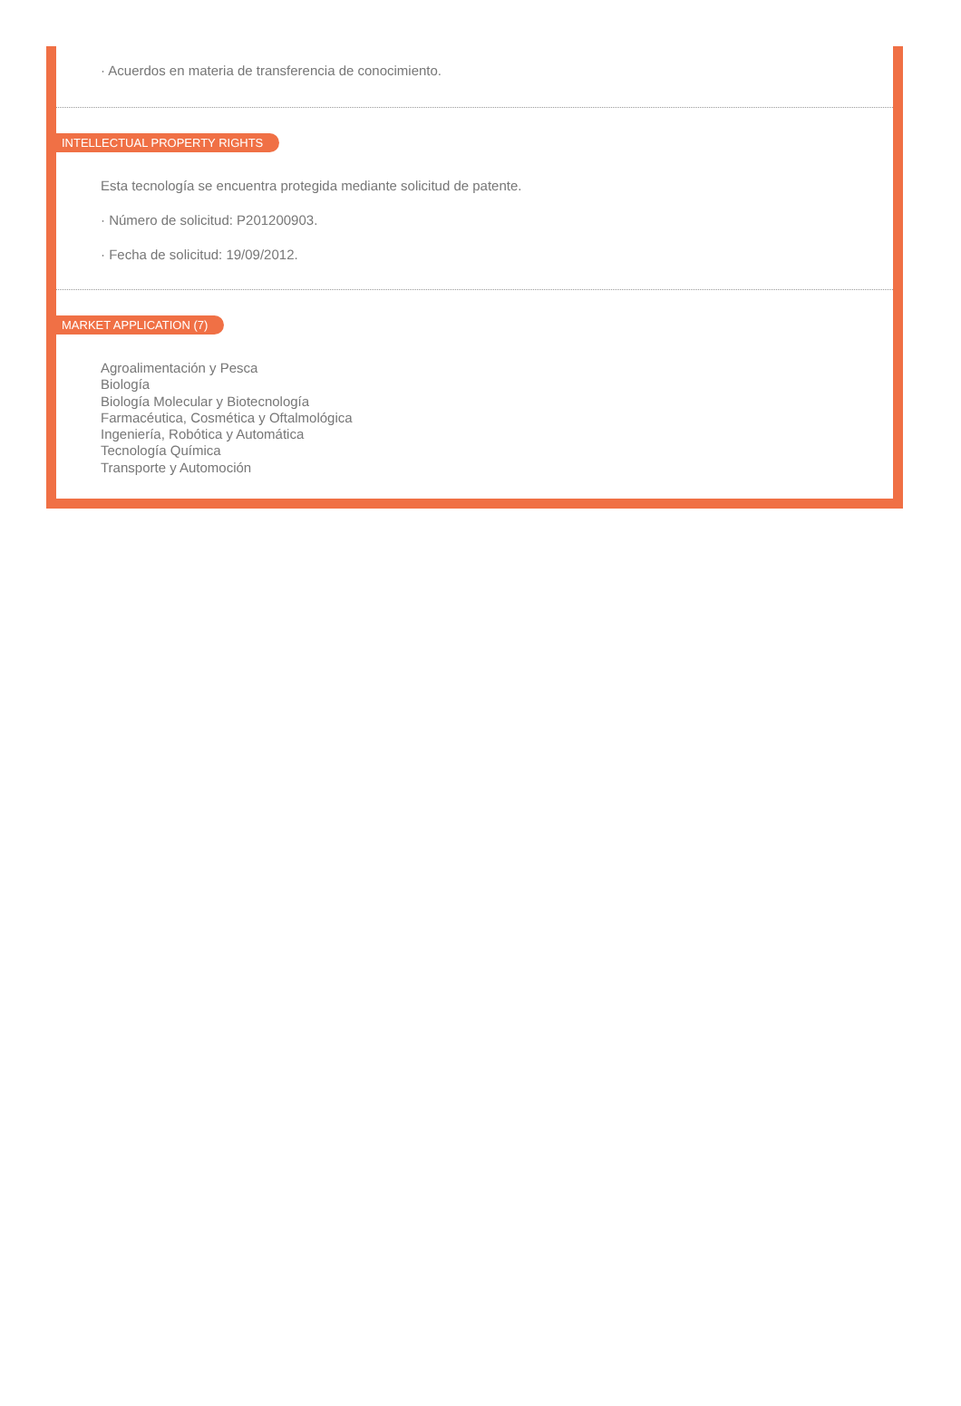· Acuerdos en materia de transferencia de conocimiento.
INTELLECTUAL PROPERTY RIGHTS
Esta tecnología se encuentra protegida mediante solicitud de patente.
· Número de solicitud: P201200903.
· Fecha de solicitud: 19/09/2012.
MARKET APPLICATION (7)
Agroalimentación y Pesca
Biología
Biología Molecular y Biotecnología
Farmacéutica, Cosmética y Oftalmológica
Ingeniería, Robótica y Automática
Tecnología Química
Transporte y Automoción